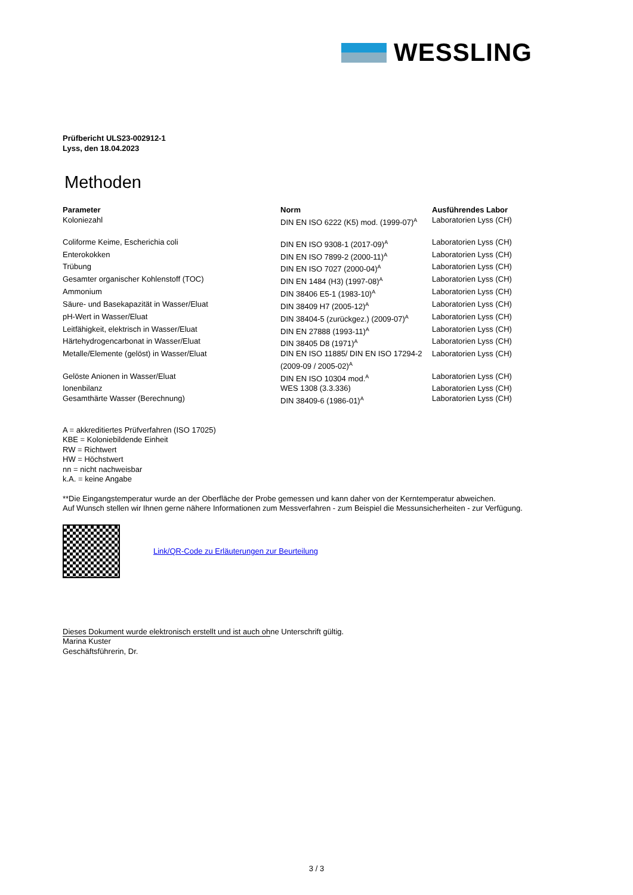WESSLING
Prüfbericht ULS23-002912-1
Lyss, den 18.04.2023
Methoden
| Parameter | Norm | Ausführendes Labor |
| --- | --- | --- |
| Koloniezahl | DIN EN ISO 6222 (K5) mod. (1999-07)<sup>A</sup> | Laboratorien Lyss (CH) |
| Coliforme Keime, Escherichia coli | DIN EN ISO 9308-1 (2017-09)<sup>A</sup> | Laboratorien Lyss (CH) |
| Enterokokken | DIN EN ISO 7899-2 (2000-11)<sup>A</sup> | Laboratorien Lyss (CH) |
| Trübung | DIN EN ISO 7027 (2000-04)<sup>A</sup> | Laboratorien Lyss (CH) |
| Gesamter organischer Kohlenstoff (TOC) | DIN EN 1484 (H3) (1997-08)<sup>A</sup> | Laboratorien Lyss (CH) |
| Ammonium | DIN 38406 E5-1 (1983-10)<sup>A</sup> | Laboratorien Lyss (CH) |
| Säure- und Basekapazität in Wasser/Eluat | DIN 38409 H7 (2005-12)<sup>A</sup> | Laboratorien Lyss (CH) |
| pH-Wert in Wasser/Eluat | DIN 38404-5 (zurückgez.) (2009-07)<sup>A</sup> | Laboratorien Lyss (CH) |
| Leitfähigkeit, elektrisch in Wasser/Eluat | DIN EN 27888 (1993-11)<sup>A</sup> | Laboratorien Lyss (CH) |
| Härtehydrogencarbonat in Wasser/Eluat | DIN 38405 D8 (1971)<sup>A</sup> | Laboratorien Lyss (CH) |
| Metalle/Elemente (gelöst) in Wasser/Eluat | DIN EN ISO 11885/ DIN EN ISO 17294-2 (2009-09 / 2005-02)<sup>A</sup> | Laboratorien Lyss (CH) |
| Gelöste Anionen in Wasser/Eluat | DIN EN ISO 10304 mod.<sup>A</sup> | Laboratorien Lyss (CH) |
| Ionenbilanz | WES 1308 (3.3.336) | Laboratorien Lyss (CH) |
| Gesamthärte Wasser (Berechnung) | DIN 38409-6 (1986-01)<sup>A</sup> | Laboratorien Lyss (CH) |
A = akkreditiertes Prüfverfahren (ISO 17025)
KBE = Koloniebildende Einheit
RW = Richtwert
HW = Höchstwert
nn = nicht nachweisbar
k.A. = keine Angabe
**Die Eingangstemperatur wurde an der Oberfläche der Probe gemessen und kann daher von der Kerntemperatur abweichen.
Auf Wunsch stellen wir Ihnen gerne nähere Informationen zum Messverfahren - zum Beispiel die Messunsicherheiten - zur Verfügung.
Link/QR-Code zu Erläuterungen zur Beurteilung
Dieses Dokument wurde elektronisch erstellt und ist auch ohne Unterschrift gültig.
Marina Kuster
Geschäftsführerin, Dr.
3 / 3